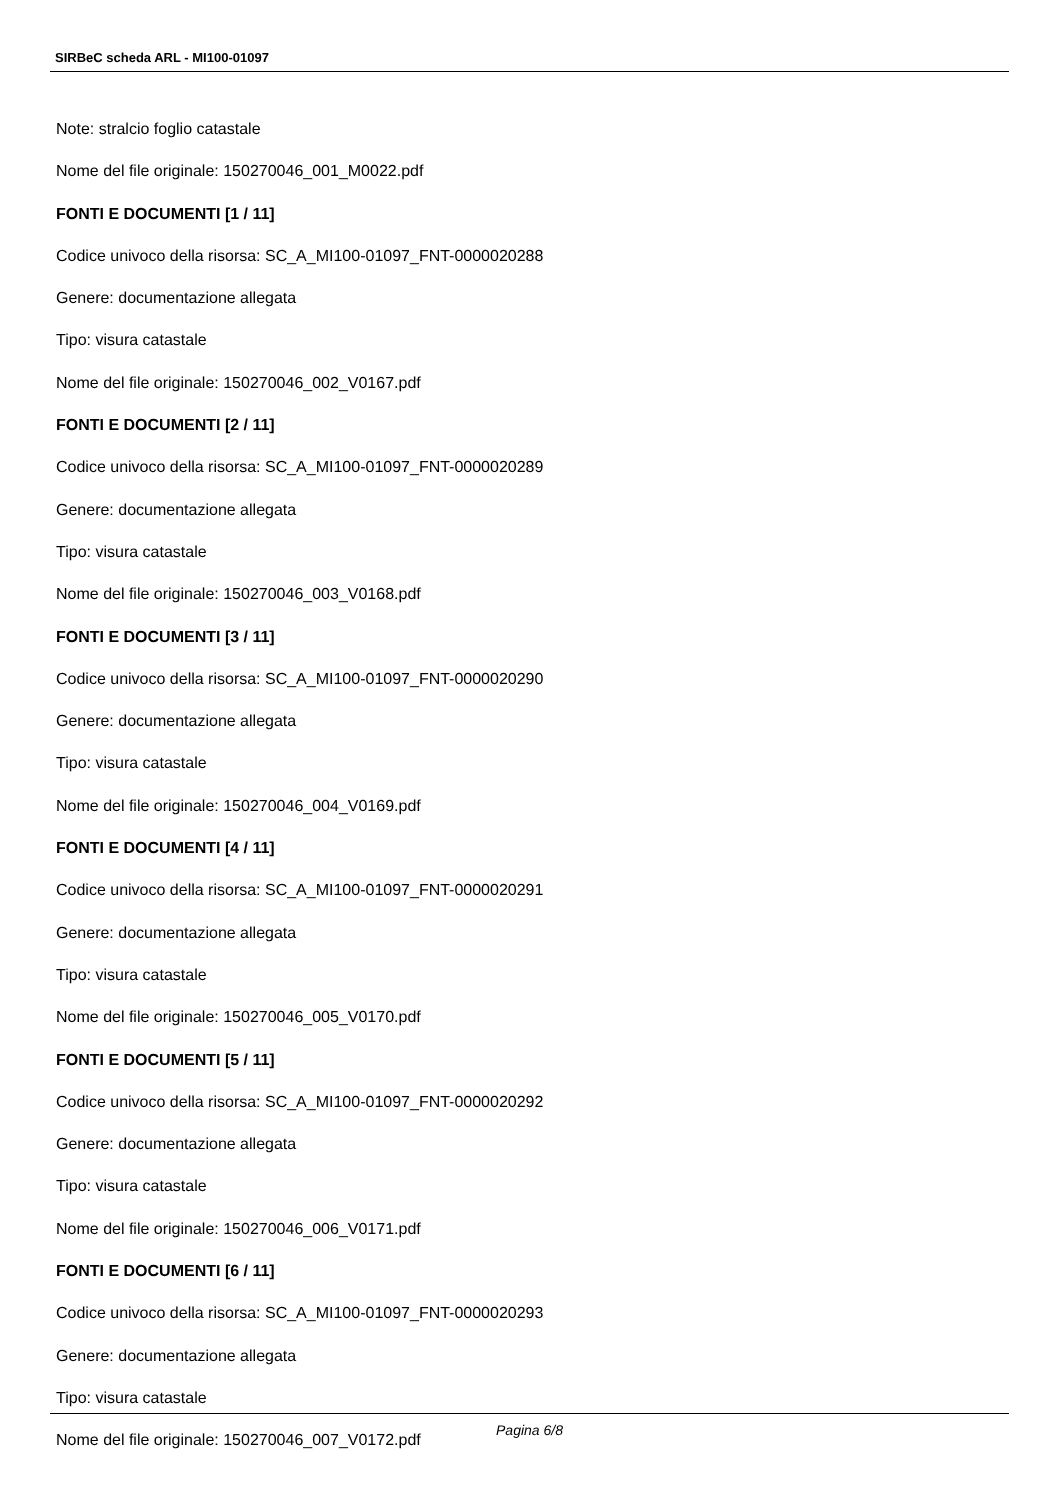SIRBeC scheda ARL - MI100-01097
Note: stralcio foglio catastale
Nome del file originale: 150270046_001_M0022.pdf
FONTI E DOCUMENTI [1 / 11]
Codice univoco della risorsa: SC_A_MI100-01097_FNT-0000020288
Genere: documentazione allegata
Tipo: visura catastale
Nome del file originale: 150270046_002_V0167.pdf
FONTI E DOCUMENTI [2 / 11]
Codice univoco della risorsa: SC_A_MI100-01097_FNT-0000020289
Genere: documentazione allegata
Tipo: visura catastale
Nome del file originale: 150270046_003_V0168.pdf
FONTI E DOCUMENTI [3 / 11]
Codice univoco della risorsa: SC_A_MI100-01097_FNT-0000020290
Genere: documentazione allegata
Tipo: visura catastale
Nome del file originale: 150270046_004_V0169.pdf
FONTI E DOCUMENTI [4 / 11]
Codice univoco della risorsa: SC_A_MI100-01097_FNT-0000020291
Genere: documentazione allegata
Tipo: visura catastale
Nome del file originale: 150270046_005_V0170.pdf
FONTI E DOCUMENTI [5 / 11]
Codice univoco della risorsa: SC_A_MI100-01097_FNT-0000020292
Genere: documentazione allegata
Tipo: visura catastale
Nome del file originale: 150270046_006_V0171.pdf
FONTI E DOCUMENTI [6 / 11]
Codice univoco della risorsa: SC_A_MI100-01097_FNT-0000020293
Genere: documentazione allegata
Tipo: visura catastale
Nome del file originale: 150270046_007_V0172.pdf
Pagina 6/8